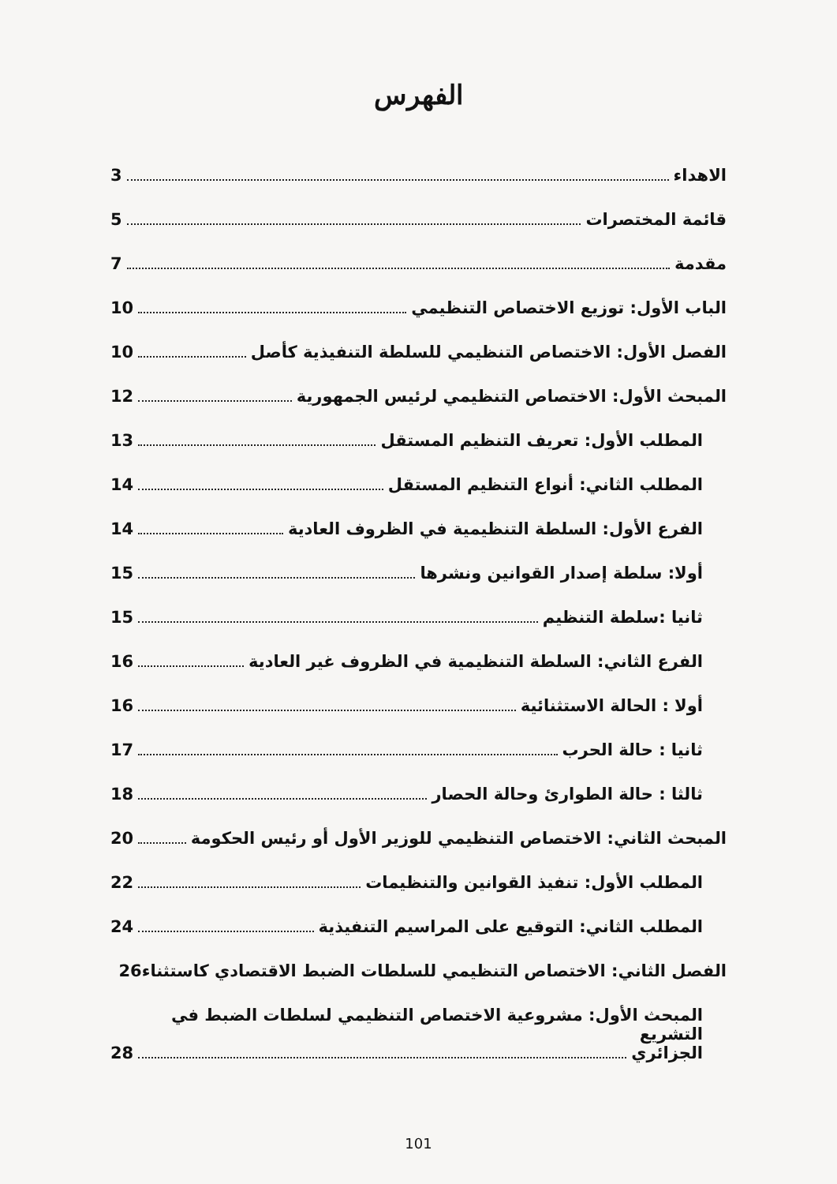الفهرس
الاهداء 3
قائمة المختصرات 5
مقدمة 7
الباب الأول: توزيع الاختصاص التنظيمي 10
الفصل الأول: الاختصاص التنظيمي للسلطة التنفيذية كأصل 10
المبحث الأول: الاختصاص التنظيمي لرئيس الجمهورية 12
المطلب الأول: تعريف التنظيم المستقل 13
المطلب الثاني: أنواع التنظيم المستقل 14
الفرع الأول: السلطة التنظيمية في الظروف العادية 14
أولا: سلطة إصدار القوانين ونشرها 15
ثانيا :سلطة التنظيم 15
الفرع الثاني: السلطة التنظيمية في الظروف غير العادية 16
أولا : الحالة الاستثنائية 16
ثانيا : حالة الحرب 17
ثالثا : حالة الطوارئ وحالة الحصار 18
المبحث الثاني: الاختصاص التنظيمي للوزير الأول أو رئيس الحكومة 20
المطلب الأول: تنفيذ القوانين والتنظيمات 22
المطلب الثاني: التوقيع على المراسيم التنفيذية 24
الفصل الثاني: الاختصاص التنظيمي للسلطات الضبط الاقتصادي كاستثناء 26
المبحث الأول: مشروعية الاختصاص التنظيمي لسلطات الضبط في التشريع
الجزائري 28
101